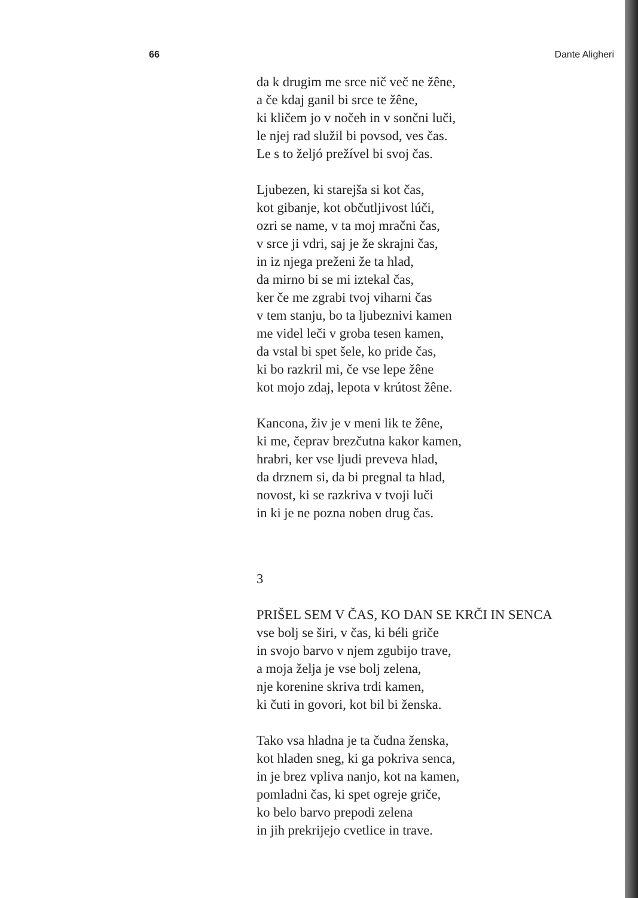66 Dante Aligheri
da k drugim me srce nič več ne žêne,
a če kdaj ganil bi srce te žêne,
ki kličem jo v nočeh in v sončni luči,
le njej rad služil bi povsod, ves čas.
Le s to željó prežível bi svoj čas.
Ljubezen, ki starejša si kot čas,
kot gibanje, kot občutljivost lúči,
ozri se name, v ta moj mračni čas,
v srce ji vdri, saj je že skrajni čas,
in iz njega preženi že ta hlad,
da mirno bi se mi iztekal čas,
ker če me zgrabi tvoj viharni čas
v tem stanju, bo ta ljubeznivi kamen
me videl leči v groba tesen kamen,
da vstal bi spet šele, ko pride čas,
ki bo razkril mi, če vse lepe žêne
kot mojo zdaj, lepota v krútost žêne.
Kancona, živ je v meni lik te žêne,
ki me, čeprav brezčutna kakor kamen,
hrabri, ker vse ljudi preveva hlad,
da drznem si, da bi pregnal ta hlad,
novost, ki se razkriva v tvoji luči
in ki je ne pozna noben drug čas.
3
PRIŠEL SEM V ČAS, KO DAN SE KRČI IN SENCA
vse bolj se širi, v čas, ki béli griče
in svojo barvo v njem zgubijo trave,
a moja želja je vse bolj zelena,
nje korenine skriva trdi kamen,
ki čuti in govori, kot bil bi ženska.
Tako vsa hladna je ta čudna ženska,
kot hladen sneg, ki ga pokriva senca,
in je brez vpliva nanjo, kot na kamen,
pomladni čas, ki spet ogreje griče,
ko belo barvo prepodi zelena
in jih prekrijejo cvetlice in trave.